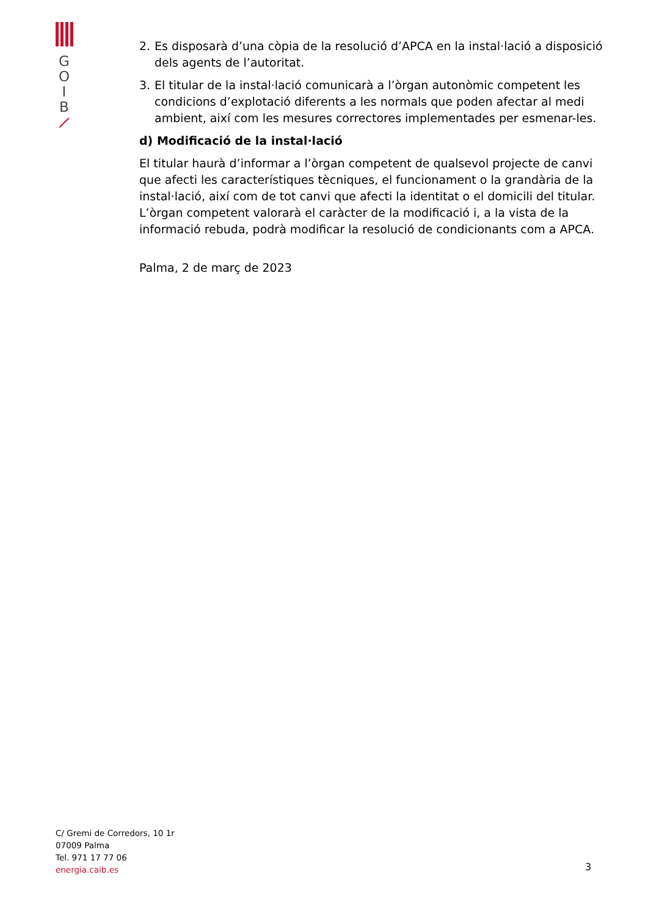G
O
I
B
2. Es disposarà d’una còpia de la resolució d’APCA en la instal·lació a disposició dels agents de l’autoritat.
3. El titular de la instal·lació comunicarà a l’òrgan autonòmic competent les condicions d’explotació diferents a les normals que poden afectar al medi ambient, així com les mesures correctores implementades per esmenar-les.
d) Modificació de la instal·lació
El titular haurà d’informar a l’òrgan competent de qualsevol projecte de canvi que afecti les característiques tècniques, el funcionament o la grandària de la instal·lació, així com de tot canvi que afecti la identitat o el domicili del titular. L’òrgan competent valorarà el caràcter de la modificació i, a la vista de la informació rebuda, podrà modificar la resolució de condicionants com a APCA.
Palma, 2 de març de 2023
C/ Gremi de Corredors, 10 1r
07009 Palma
Tel. 971 17 77 06
energia.caib.es
3